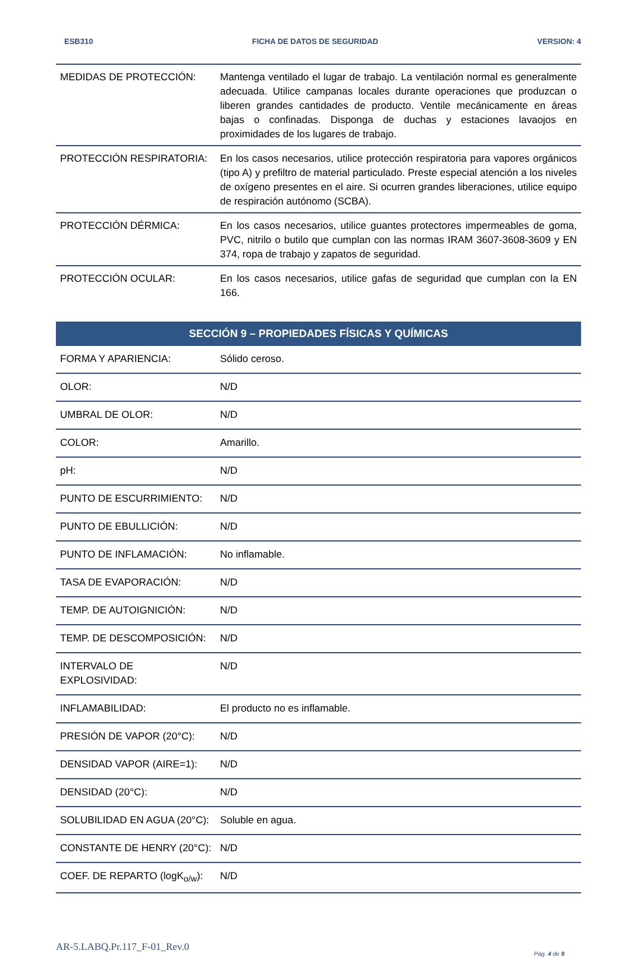ESB310 FICHA DE DATOS DE SEGURIDAD VERSION: 4
| MEDIDAS DE PROTECCIÓN: | Mantenga ventilado el lugar de trabajo. La ventilación normal es generalmente adecuada. Utilice campanas locales durante operaciones que produzcan o liberen grandes cantidades de producto. Ventile mecánicamente en áreas bajas o confinadas. Disponga de duchas y estaciones lavaojos en proximidades de los lugares de trabajo. |
| PROTECCIÓN RESPIRATORIA: | En los casos necesarios, utilice protección respiratoria para vapores orgánicos (tipo A) y prefiltro de material particulado. Preste especial atención a los niveles de oxígeno presentes en el aire. Si ocurren grandes liberaciones, utilice equipo de respiración autónomo (SCBA). |
| PROTECCIÓN DÉRMICA: | En los casos necesarios, utilice guantes protectores impermeables de goma, PVC, nitrilo o butilo que cumplan con las normas IRAM 3607-3608-3609 y EN 374, ropa de trabajo y zapatos de seguridad. |
| PROTECCIÓN OCULAR: | En los casos necesarios, utilice gafas de seguridad que cumplan con la EN 166. |
| SECCIÓN 9 – PROPIEDADES FÍSICAS Y QUÍMICAS | |
| --- | --- |
| FORMA Y APARIENCIA: | Sólido ceroso. |
| OLOR: | N/D |
| UMBRAL DE OLOR: | N/D |
| COLOR: | Amarillo. |
| pH: | N/D |
| PUNTO DE ESCURRIMIENTO: | N/D |
| PUNTO DE EBULLICIÓN: | N/D |
| PUNTO DE INFLAMACIÓN: | No inflamable. |
| TASA DE EVAPORACIÓN: | N/D |
| TEMP. DE AUTOIGNICIÓN: | N/D |
| TEMP. DE DESCOMPOSICIÓN: | N/D |
| INTERVALO DE EXPLOSIVIDAD: | N/D |
| INFLAMABILIDAD: | El producto no es inflamable. |
| PRESIÓN DE VAPOR (20°C): | N/D |
| DENSIDAD VAPOR (AIRE=1): | N/D |
| DENSIDAD (20°C): | N/D |
| SOLUBILIDAD EN AGUA (20°C): | Soluble en agua. |
| CONSTANTE DE HENRY (20°C): | N/D |
| COEF. DE REPARTO (logK<sub>o/w</sub>): | N/D |
AR-5.LABQ.Pr.117_F-01_Rev.0 Pág. 4 de 9